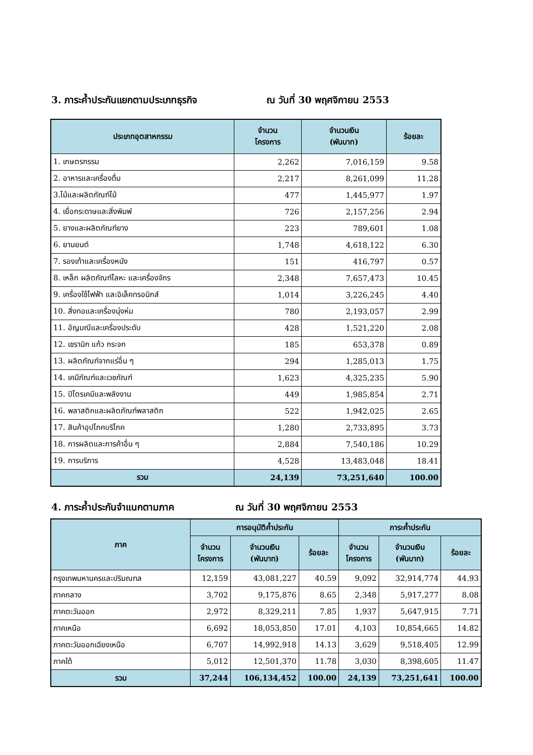3. ภาระค้ำประกันแยกตามประเภทธุรกิจ ณ วันที่ 30 พฤศจิกายน 2553
| ประเภทอุตสาหกรรม | จำนวน โครงการ | จำนวนเงิน (พันบาท) | ร้อยละ |
| --- | --- | --- | --- |
| 1. เกษตรกรรม | 2,262 | 7,016,159 | 9.58 |
| 2. อาหารและเครื่องดื่ม | 2,217 | 8,261,099 | 11.28 |
| 3.ไม้และผลิตภัณฑ์ไม้ | 477 | 1,445,977 | 1.97 |
| 4. เยื่อกระดาษและสิ่งพิมพ์ | 726 | 2,157,256 | 2.94 |
| 5. ยางและผลิตภัณฑ์ยาง | 223 | 789,601 | 1.08 |
| 6. ยานยนต์ | 1,748 | 4,618,122 | 6.30 |
| 7. รองเท้าและเครื่องหนัง | 151 | 416,797 | 0.57 |
| 8. เหล็ก ผลิตภัณฑ์โลหะ และเครื่องจักร | 2,348 | 7,657,473 | 10.45 |
| 9. เครื่องใช้ไฟฟ้า และอิเล็คทรอนิกส์ | 1,014 | 3,226,245 | 4.40 |
| 10. สิ่งทอและเครื่องนุ่งห่ม | 780 | 2,193,057 | 2.99 |
| 11. อัญมณีและเครื่องประดับ | 428 | 1,521,220 | 2.08 |
| 12. เซรามิก แก้ว กระจก | 185 | 653,378 | 0.89 |
| 13. ผลิตภัณฑ์จากแร่อื่น ๆ | 294 | 1,285,013 | 1.75 |
| 14. เคมีภัณฑ์และเวชภัณฑ์ | 1,623 | 4,325,235 | 5.90 |
| 15. ปิโตรเคมีและพลังงาน | 449 | 1,985,854 | 2.71 |
| 16. พลาสติกและผลิตภัณฑ์พลาสติก | 522 | 1,942,025 | 2.65 |
| 17. สินค้าอุปโภคบริโภค | 1,280 | 2,733,895 | 3.73 |
| 18. การผลิตและการค้าอื่น ๆ | 2,884 | 7,540,186 | 10.29 |
| 19. การบริการ | 4,528 | 13,483,048 | 18.41 |
| รวม | 24,139 | 73,251,640 | 100.00 |
4. ภาระค้ำประกันจำแนกตามภาค ณ วันที่ 30 พฤศจิกายน 2553
| ภาค | การอนุมัติค้ำประกัน | | | ภาระค้ำประกัน | | |
| --- | --- | --- | --- | --- | --- | --- |
| | จำนวน โครงการ | จำนวนเงิน (พันบาท) | ร้อยละ | จำนวน โครงการ | จำนวนเงิน (พันบาท) | ร้อยละ |
| กรุงเทพมหานครและปริมณฑล | 12,159 | 43,081,227 | 40.59 | 9,092 | 32,914,774 | 44.93 |
| ภาคกลาง | 3,702 | 9,175,876 | 8.65 | 2,348 | 5,917,277 | 8.08 |
| ภาคตะวันออก | 2,972 | 8,329,211 | 7.85 | 1,937 | 5,647,915 | 7.71 |
| ภาคเหนือ | 6,692 | 18,053,850 | 17.01 | 4,103 | 10,854,665 | 14.82 |
| ภาคตะวันออกเฉียงเหนือ | 6,707 | 14,992,918 | 14.13 | 3,629 | 9,518,405 | 12.99 |
| ภาคใต้ | 5,012 | 12,501,370 | 11.78 | 3,030 | 8,398,605 | 11.47 |
| รวม | 37,244 | 106,134,452 | 100.00 | 24,139 | 73,251,641 | 100.00 |